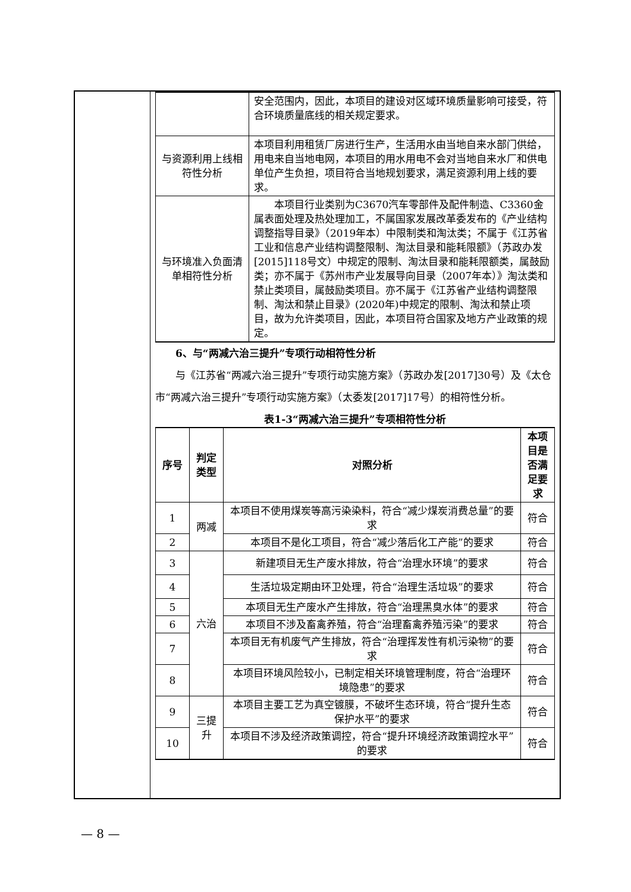| | 安全范围内，因此，本项目的建设对区域环境质量影响可接受，符合环境质量底线的相关规定要求。 |
| 与资源利用上线相符性分析 | 本项目利用租赁厂房进行生产，生活用水由当地自来水部门供给，用电来自当地电网，本项目的用水用电不会对当地自来水厂和供电单位产生负担，项目符合当地规划要求，满足资源利用上线的要求。 |
| 与环境准入负面清单相符性分析 | 本项目行业类别为C3670汽车零部件及配件制造、C3360金属表面处理及热处理加工，不属国家发展改革委发布的《产业结构调整指导目录》（2019年本）中限制类和淘汰类；不属于《江苏省工业和信息产业结构调整限制、淘汰目录和能耗限额》（苏政办发[2015]118号文）中规定的限制、淘汰目录和能耗限额类，属鼓励类；亦不属于《苏州市产业发展导向目录（2007年本）》淘汰类和禁止类项目，属鼓励类项目。亦不属于《江苏省产业结构调整限制、淘汰和禁止目录》(2020年)中规定的限制、淘汰和禁止项目，故为允许类项目，因此，本项目符合国家及地方产业政策的规定。 |
6、与“两减六治三提升”专项行动相符性分析
与《江苏省“两减六治三提升”专项行动实施方案》（苏政办发[2017]30号）及《太仓市“两减六治三提升”专项行动实施方案》（太委发[2017]17号）的相符性分析。
表1-3“两减六治三提升”专项相符性分析
| 序号 | 判定类型 | 对照分析 | 本项目是否满足要求 |
| --- | --- | --- | --- |
| 1 | 两减 | 本项目不使用煤炭等高污染染料，符合“减少煤炭消费总量”的要求 | 符合 |
| 2 | | 本项目不是化工项目，符合“减少落后化工产能”的要求 | 符合 |
| 3 | 六治 | 新建项目无生产废水排放，符合“治理水环境”的要求 | 符合 |
| 4 | | 生活垃圾定期由环卫处理，符合“治理生活垃圾”的要求 | 符合 |
| 5 | | 本项目无生产废水产生排放，符合“治理黑臭水体”的要求 | 符合 |
| 6 | | 本项目不涉及畜禽养殖，符合“治理畜禽养殖污染”的要求 | 符合 |
| 7 | | 本项目无有机废气产生排放，符合“治理挥发性有机污染物”的要求 | 符合 |
| 8 | | 本项目环境风险较小，已制定相关环境管理制度，符合“治理环境隐患”的要求 | 符合 |
| 9 | 三提升 | 本项目主要工艺为真空镀膜，不破坏生态环境，符合“提升生态保护水平”的要求 | 符合 |
| 10 | | 本项目不涉及经济政策调控，符合“提升环境经济政策调控水平”的要求 | 符合 |
— 8 —